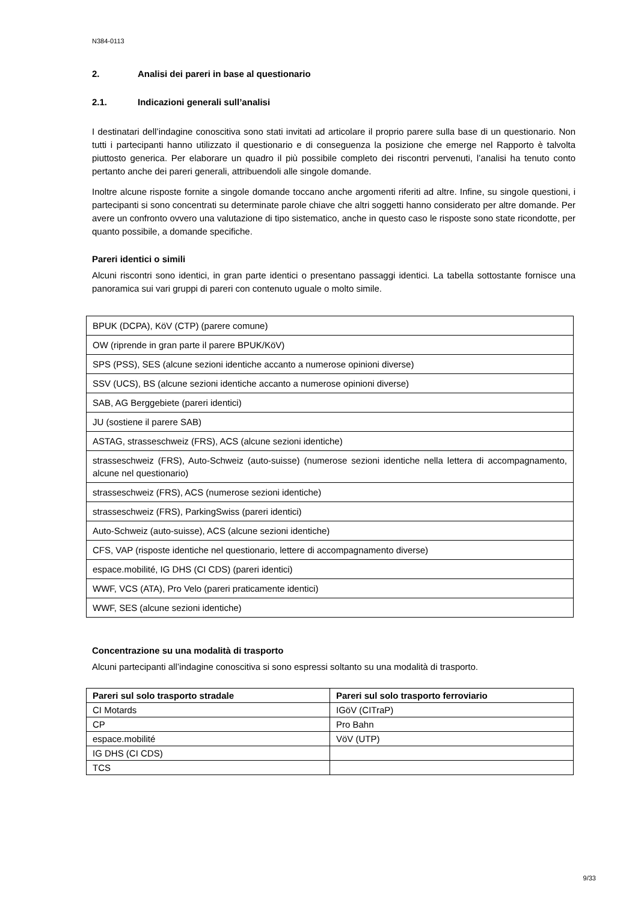N384-0113
2. Analisi dei pareri in base al questionario
2.1. Indicazioni generali sull’analisi
I destinatari dell’indagine conoscitiva sono stati invitati ad articolare il proprio parere sulla base di un questionario. Non tutti i partecipanti hanno utilizzato il questionario e di conseguenza la posizione che emerge nel Rapporto è talvolta piuttosto generica. Per elaborare un quadro il più possibile completo dei riscontri pervenuti, l’analisi ha tenuto conto pertanto anche dei pareri generali, attribuendoli alle singole domande.
Inoltre alcune risposte fornite a singole domande toccano anche argomenti riferiti ad altre. Infine, su singole questioni, i partecipanti si sono concentrati su determinate parole chiave che altri soggetti hanno considerato per altre domande. Per avere un confronto ovvero una valutazione di tipo sistematico, anche in questo caso le risposte sono state ricondotte, per quanto possibile, a domande specifiche.
Pareri identici o simili
Alcuni riscontri sono identici, in gran parte identici o presentano passaggi identici. La tabella sottostante fornisce una panoramica sui vari gruppi di pareri con contenuto uguale o molto simile.
| BPUK (DCPA), KöV (CTP) (parere comune) |
| OW (riprende in gran parte il parere BPUK/KöV) |
| SPS (PSS), SES (alcune sezioni identiche accanto a numerose opinioni diverse) |
| SSV (UCS), BS (alcune sezioni identiche accanto a numerose opinioni diverse) |
| SAB, AG Berggebiete (pareri identici) |
| JU (sostiene il parere SAB) |
| ASTAG, strasseschweiz (FRS), ACS (alcune sezioni identiche) |
| strasseschweiz (FRS), Auto-Schweiz (auto-suisse) (numerose sezioni identiche nella lettera di accompagnamento, alcune nel questionario) |
| strasseschweiz (FRS), ACS (numerose sezioni identiche) |
| strasseschweiz (FRS), ParkingSwiss (pareri identici) |
| Auto-Schweiz (auto-suisse), ACS (alcune sezioni identiche) |
| CFS, VAP (risposte identiche nel questionario, lettere di accompagnamento diverse) |
| espace.mobilité, IG DHS (CI CDS) (pareri identici) |
| WWF, VCS (ATA), Pro Velo (pareri praticamente identici) |
| WWF, SES (alcune sezioni identiche) |
Concentrazione su una modalità di trasporto
Alcuni partecipanti all’indagine conoscitiva si sono espressi soltanto su una modalità di trasporto.
| Pareri sul solo trasporto stradale | Pareri sul solo trasporto ferroviario |
| --- | --- |
| CI Motards | IGöV (CITraP) |
| CP | Pro Bahn |
| espace.mobilité | VöV (UTP) |
| IG DHS (CI CDS) | |
| TCS | |
9/33